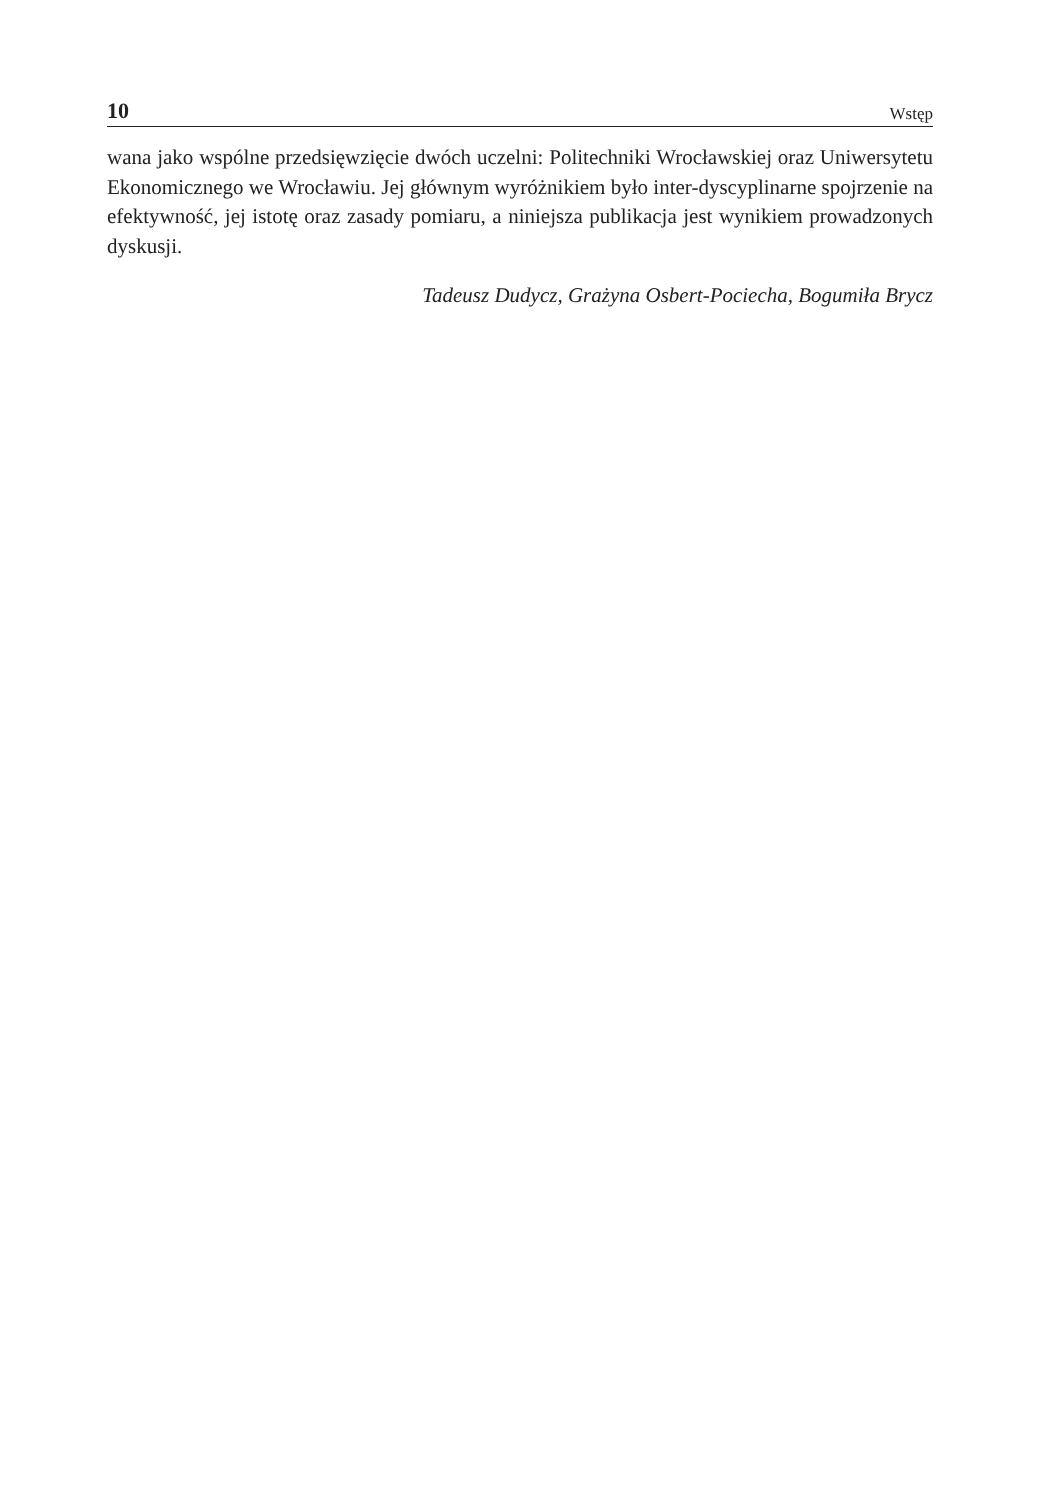10 Wstęp
wana jako wspólne przedsięwzięcie dwóch uczelni: Politechniki Wrocławskiej oraz Uniwersytetu Ekonomicznego we Wrocławiu. Jej głównym wyróżnikiem było inter-dyscyplinarne spojrzenie na efektywność, jej istotę oraz zasady pomiaru, a niniejsza publikacja jest wynikiem prowadzonych dyskusji.
Tadeusz Dudycz, Grażyna Osbert-Pociecha, Bogumiła Brycz